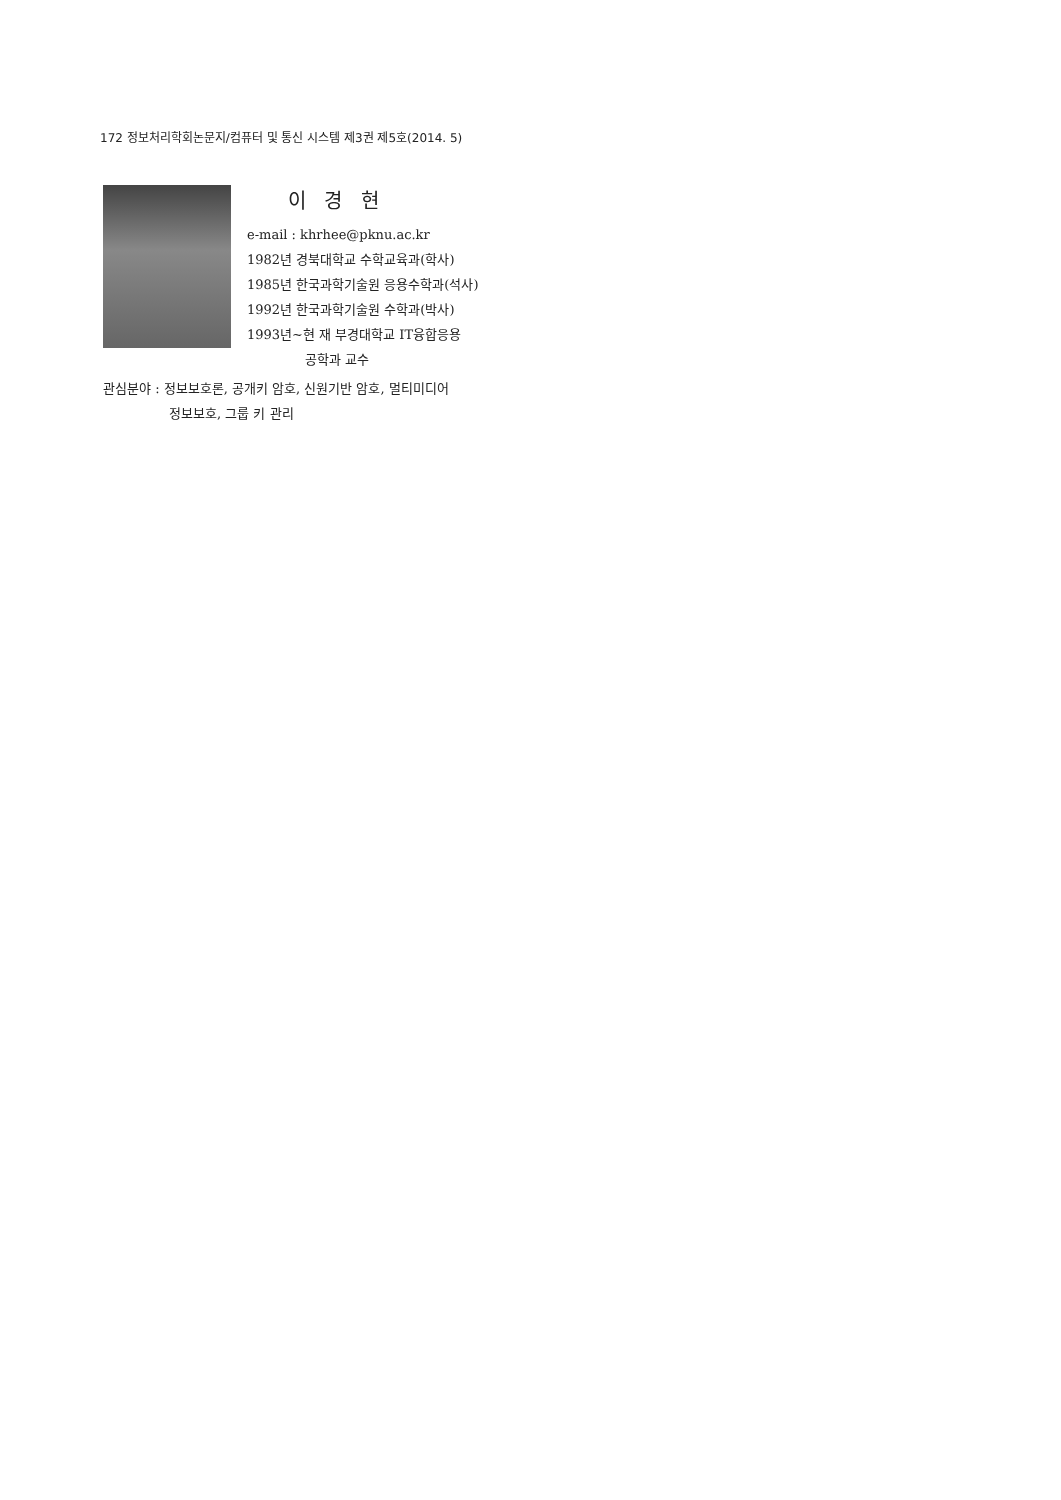172 정보처리학회논문지/컴퓨터 및 통신 시스템 제3권 제5호(2014. 5)
이 경 현
e-mail : khrhee@pknu.ac.kr
1982년 경북대학교 수학교육과(학사)
1985년 한국과학기술원 응용수학과(석사)
1992년 한국과학기술원 수학과(박사)
1993년~현 재 부경대학교 IT융합응용
공학과 교수
관심분야 : 정보보호론, 공개키 암호, 신원기반 암호, 멀티미디어
정보보호, 그룹 키 관리